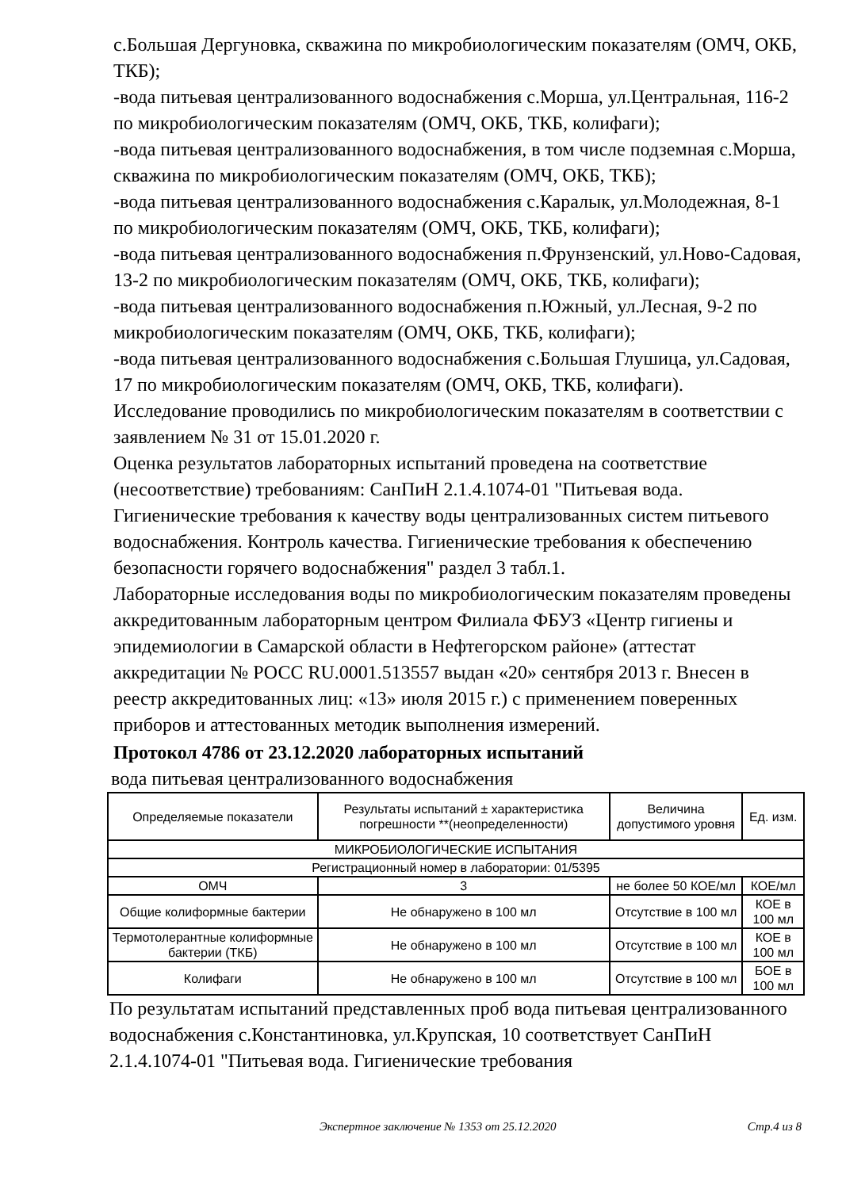с.Большая Дергуновка, скважина по микробиологическим показателям (ОМЧ, ОКБ, ТКБ);
-вода питьевая централизованного водоснабжения с.Морша, ул.Центральная, 116-2 по микробиологическим показателям (ОМЧ, ОКБ, ТКБ, колифаги);
-вода питьевая централизованного водоснабжения, в том числе подземная с.Морша, скважина по микробиологическим показателям (ОМЧ, ОКБ, ТКБ);
-вода питьевая централизованного водоснабжения с.Каралык, ул.Молодежная, 8-1 по микробиологическим показателям (ОМЧ, ОКБ, ТКБ, колифаги);
-вода питьевая централизованного водоснабжения п.Фрунзенский, ул.Ново-Садовая, 13-2 по микробиологическим показателям (ОМЧ, ОКБ, ТКБ, колифаги);
-вода питьевая централизованного водоснабжения п.Южный, ул.Лесная, 9-2 по микробиологическим показателям (ОМЧ, ОКБ, ТКБ, колифаги);
-вода питьевая централизованного водоснабжения с.Большая Глушица, ул.Садовая, 17 по микробиологическим показателям (ОМЧ, ОКБ, ТКБ, колифаги).
Исследование проводились по микробиологическим показателям в соответствии с заявлением № 31 от 15.01.2020 г.
Оценка результатов лабораторных испытаний проведена на соответствие (несоответствие) требованиям: СанПиН 2.1.4.1074-01 "Питьевая вода. Гигиенические требования к качеству воды централизованных систем питьевого водоснабжения. Контроль качества. Гигиенические требования к обеспечению безопасности горячего водоснабжения" раздел 3 табл.1.
Лабораторные исследования воды по микробиологическим показателям проведены аккредитованным лабораторным центром Филиала ФБУЗ «Центр гигиены и эпидемиологии в Самарской области в Нефтегорском районе» (аттестат аккредитации № РОСС RU.0001.513557 выдан «20» сентября 2013 г. Внесен в реестр аккредитованных лиц: «13» июля 2015 г.) с применением поверенных приборов и аттестованных методик выполнения измерений.
Протокол 4786 от 23.12.2020 лабораторных испытаний
вода питьевая централизованного водоснабжения
| Определяемые показатели | Результаты испытаний ± характеристика погрешности **(неопределенности) | Величина допустимого уровня | Ед. изм. |
| --- | --- | --- | --- |
| МИКРОБИОЛОГИЧЕСКИЕ ИСПЫТАНИЯ | | | |
| Регистрационный номер в лаборатории: 01/5395 | | | |
| ОМЧ | 3 | не более 50 КОЕ/мл | КОЕ/мл |
| Общие колиформные бактерии | Не обнаружено в 100 мл | Отсутствие в 100 мл | КОЕ в 100 мл |
| Термотолерантные колиформные бактерии (ТКБ) | Не обнаружено в 100 мл | Отсутствие в 100 мл | КОЕ в 100 мл |
| Колифаги | Не обнаружено в 100 мл | Отсутствие в 100 мл | БОЕ в 100 мл |
По результатам испытаний представленных проб вода питьевая централизованного водоснабжения с.Константиновка, ул.Крупская, 10 соответствует СанПиН 2.1.4.1074-01 "Питьевая вода. Гигиенические требования
Экспертное заключение № 1353 от 25.12.2020 Стр.4 из 8